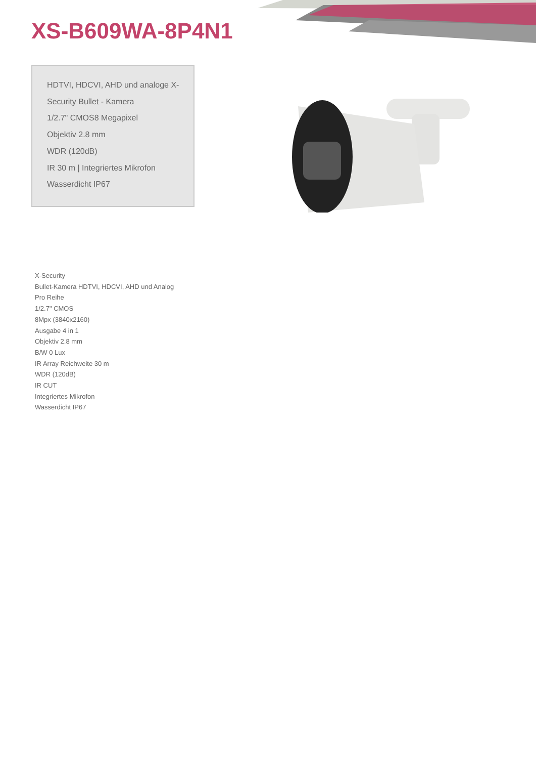XS-B609WA-8P4N1
HDTVI, HDCVI, AHD und analoge X-
Security Bullet - Kamera
1/2.7" CMOS8 Megapixel
Objektiv 2.8 mm
WDR (120dB)
IR 30 m | Integriertes Mikrofon
Wasserdicht IP67
X-Security
Bullet-Kamera HDTVI, HDCVI, AHD und Analog
Pro Reihe
1/2.7" CMOS
8Mpx (3840x2160)
Ausgabe 4 in 1
Objektiv 2.8 mm
B/W 0 Lux
IR Array Reichweite 30 m
WDR (120dB)
IR CUT
Integriertes Mikrofon
Wasserdicht IP67